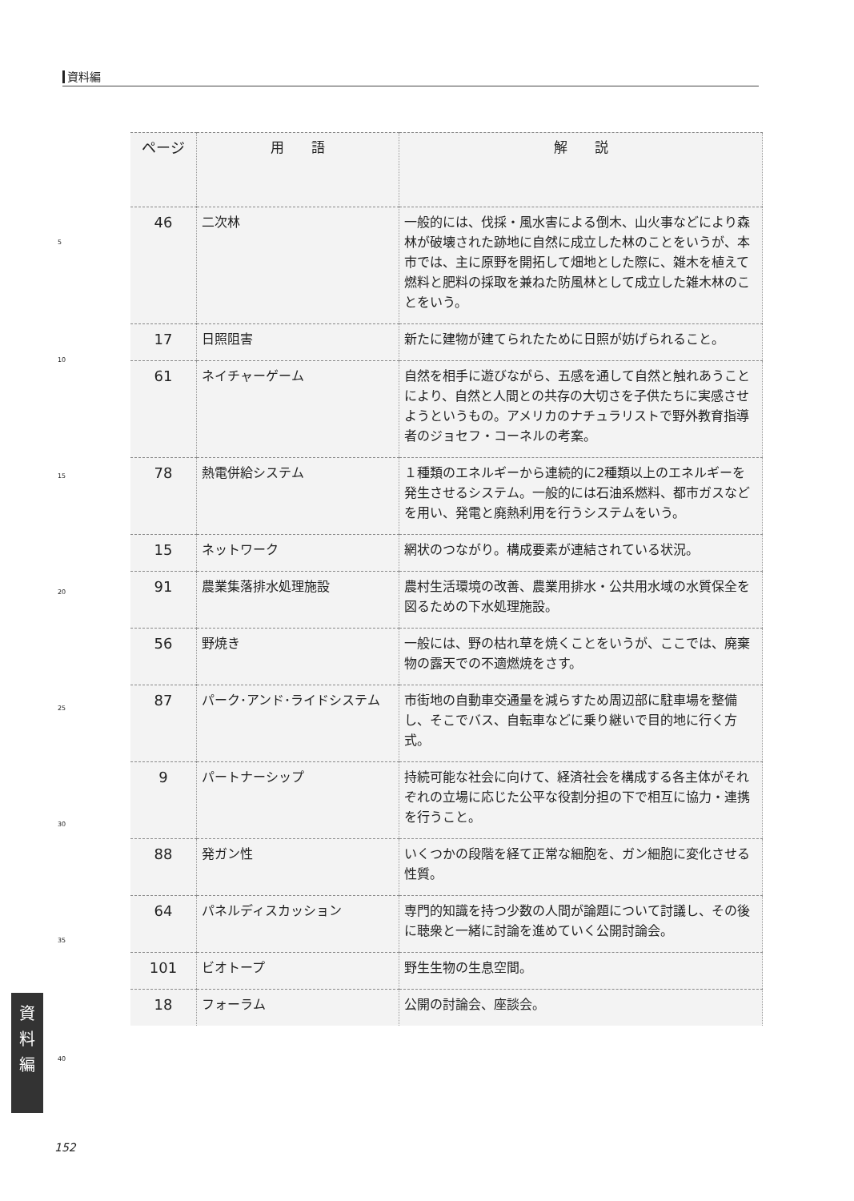資料編
| ページ | 用 語 | 解 説 |
| --- | --- | --- |
| 46 | 二次林 | 一般的には、伐採・風水害による倒木、山火事などにより森林が破壊された跡地に自然に成立した林のことをいうが、本市では、主に原野を開拓して畑地とした際に、雑木を植えて燃料と肥料の採取を兼ねた防風林として成立した雑木林のことをいう。 |
| 17 | 日照阻害 | 新たに建物が建てられたために日照が妨げられること。 |
| 61 | ネイチャーゲーム | 自然を相手に遊びながら、五感を通して自然と触れあうことにより、自然と人間との共存の大切さを子供たちに実感させようというもの。アメリカのナチュラリストで野外教育指導者のジョセフ・コーネルの考案。 |
| 78 | 熱電併給システム | １種類のエネルギーから連続的に2種類以上のエネルギーを発生させるシステム。一般的には石油系燃料、都市ガスなどを用い、発電と廃熱利用を行うシステムをいう。 |
| 15 | ネットワーク | 網状のつながり。構成要素が連結されている状況。 |
| 91 | 農業集落排水処理施設 | 農村生活環境の改善、農業用排水・公共用水域の水質保全を図るための下水処理施設。 |
| 56 | 野焼き | 一般には、野の枯れ草を焼くことをいうが、ここでは、廃棄物の露天での不適燃焼をさす。 |
| 87 | パーク･アンド･ライドシステム | 市街地の自動車交通量を減らすため周辺部に駐車場を整備し、そこでバス、自転車などに乗り継いで目的地に行く方式。 |
| 9 | パートナーシップ | 持続可能な社会に向けて、経済社会を構成する各主体がそれぞれの立場に応じた公平な役割分担の下で相互に協力・連携を行うこと。 |
| 88 | 発ガン性 | いくつかの段階を経て正常な細胞を、ガン細胞に変化させる性質。 |
| 64 | パネルディスカッション | 専門的知識を持つ少数の人間が論題について討議し、その後に聴衆と一緒に討論を進めていく公開討論会。 |
| 101 | ビオトープ | 野生生物の生息空間。 |
| 18 | フォーラム | 公開の討論会、座談会。 |
5
10
15
20
25
30
35
40
資
料
編
152